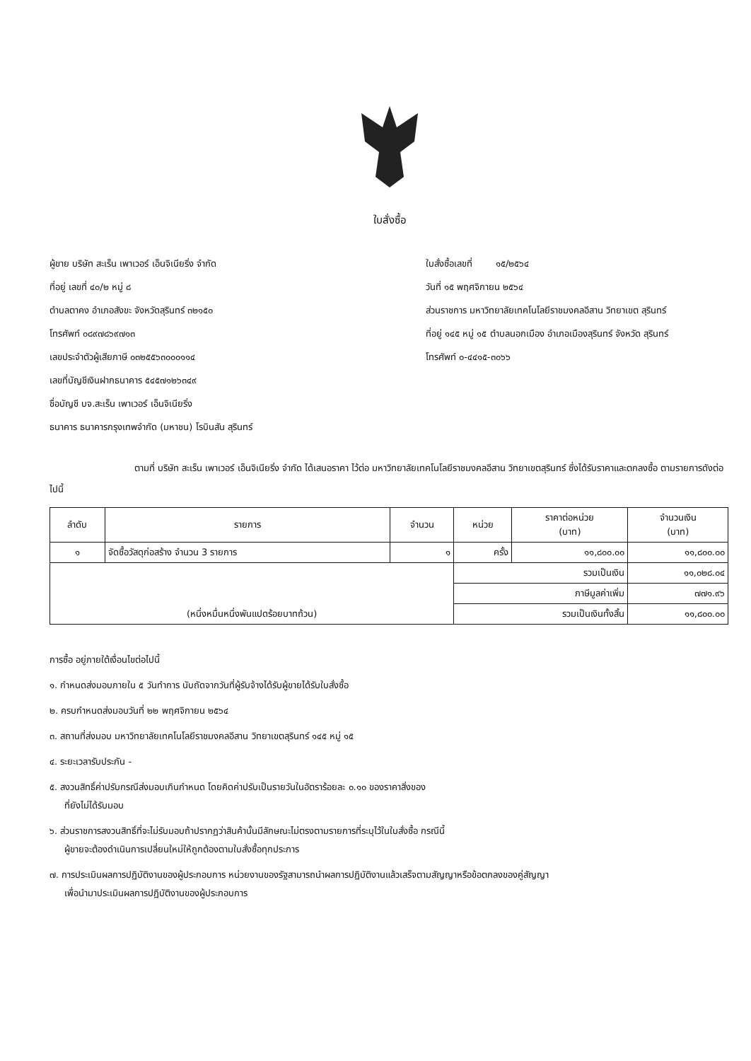ใบสั่งซื้อ
ผู้ขาย บริษัท สะเร็น เพาเวอร์ เอ็นจิเนียริ่ง จำกัด
ที่อยู่ เลขที่ ๔๐/๒ หมู่ ๘
ตำบลตาคง อำเภอสังขะ จังหวัดสุรินทร์ ๓๒๑๕๐
โทรศัพท์ ๐๘๙๗๘๖๙๗๑๓
เลขประจำตัวผู้เสียภาษี ๐๓๒๕๕๖๓๐๐๐๑๑๔
เลขที่บัญชีเงินฝากธนาคาร ๕๔๕๗๑๒๖๓๔๙
ชื่อบัญชี บจ.สะเร็น เพาเวอร์ เอ็นจิเนียริ่ง
ธนาคาร ธนาคารกรุงเทพจำกัด (มหาชน) โรบินสัน สุรินทร์
ใบสั่งซื้อเลขที่ ๑๕/๒๕๖๔
วันที่ ๑๕ พฤศจิกายน ๒๕๖๔
ส่วนราชการ มหาวิทยาลัยเทคโนโลยีราชมงคลอีสาน วิทยาเขต สุรินทร์
ที่อยู่ ๑๔๕ หมู่ ๑๕ ตำบลนอกเมือง อำเภอเมืองสุรินทร์ จังหวัด สุรินทร์
โทรศัพท์ ๐-๔๔๑๕-๓๐๖๖
ตามที่ บริษัท สะเร็น เพาเวอร์ เอ็นจิเนียริ่ง จำกัด ได้เสนอราคา ไว้ต่อ มหาวิทยาลัยเทคโนโลยีราชมงคลอีสาน วิทยาเขตสุรินทร์ ซึ่งได้รับราคาและตกลงซื้อ ตามรายการดังต่อไปนี้
| ลำดับ | รายการ | จำนวน | หน่วย | ราคาต่อหน่วย (บาท) | จำนวนเงิน (บาท) |
| --- | --- | --- | --- | --- | --- |
| ๑ | จัดซื้อวัสดุก่อสร้าง จำนวน 3 รายการ | ๑ | ครั้ง | ๑๑,๘๐๐.๐๐ | ๑๑,๘๐๐.๐๐ |
| (หนึ่งหมื่นหนึ่งพันแปดร้อยบาทถ้วน) | | | รวมเป็นเงิน | | ๑๑,๐๒๘.๐๔ |
| | | | ภาษีมูลค่าเพิ่ม | | ๗๗๑.๙๖ |
| | | | รวมเป็นเงินทั้งสิ้น | | ๑๑,๘๐๐.๐๐ |
การซื้อ อยู่ภายใต้เงื่อนไขต่อไปนี้
๑. กำหนดส่งมอบภายใน ๕ วันทำการ นับถัดจากวันที่ผู้รับจ้างได้รับผู้ขายได้รับใบสั่งซื้อ
๒. ครบกำหนดส่งมอบวันที่ ๒๒ พฤศจิกายน ๒๕๖๔
๓. สถานที่ส่งมอบ มหาวิทยาลัยเทคโนโลยีราชมงคลอีสาน วิทยาเขตสุรินทร์ ๑๔๕ หมู่ ๑๕
๔. ระยะเวลารับประกัน -
๕. สงวนสิทธิ์ค่าปรับกรณีส่งมอบเกินกำหนด โดยคิดค่าปรับเป็นรายวันในอัตราร้อยละ ๐.๑๐ ของราคาสิ่งของ
ที่ยังไม่ได้รับมอบ
๖. ส่วนราชการสงวนสิทธิ์ที่จะไม่รับมอบถ้าปรากฏว่าสินค้านั้นมีลักษณะไม่ตรงตามรายการที่ระบุไว้ในใบสั่งซื้อ กรณีนี้
ผู้ขายจะต้องดำเนินการเปลี่ยนใหม่ให้ถูกต้องตามใบสั่งซื้อทุกประการ
๗. การประเมินผลการปฏิบัติงานของผู้ประกอบการ หน่วยงานของรัฐสามารถนำผลการปฏิบัติงานแล้วเสร็จตามสัญญาหรือข้อตกลงของคู่สัญญา
เพื่อนำมาประเมินผลการปฏิบัติงานของผู้ประกอบการ